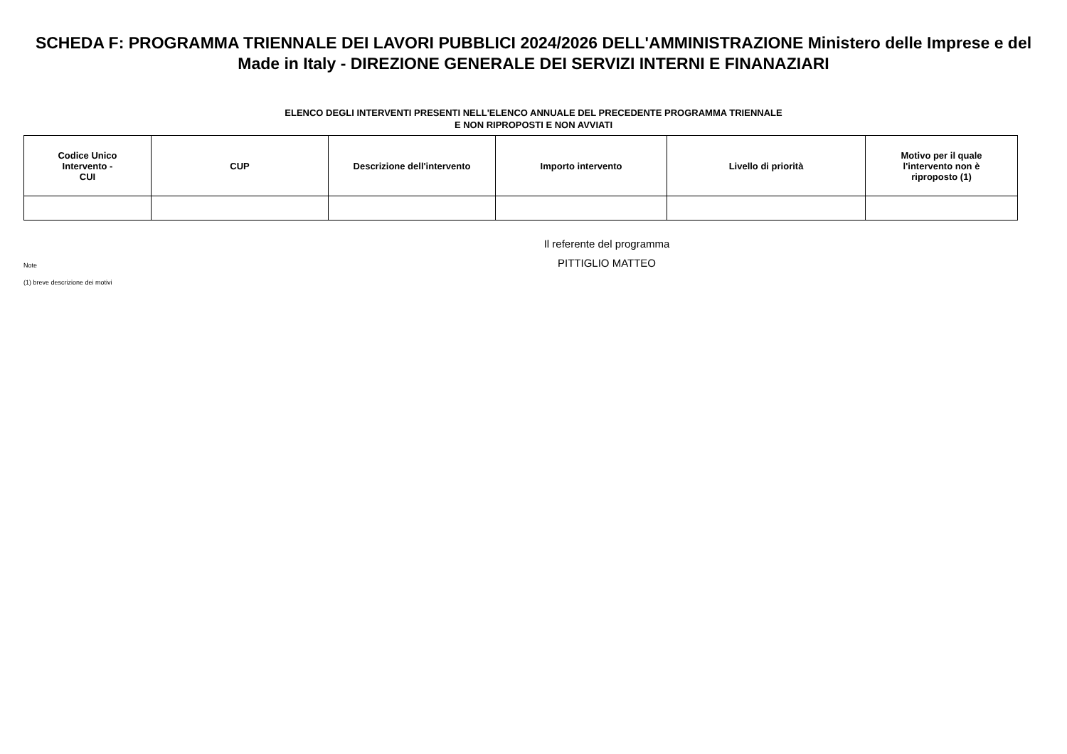SCHEDA F: PROGRAMMA TRIENNALE DEI LAVORI PUBBLICI 2024/2026 DELL'AMMINISTRAZIONE Ministero delle Imprese e del Made in Italy - DIREZIONE GENERALE DEI SERVIZI INTERNI E FINANAZIARI
ELENCO DEGLI INTERVENTI PRESENTI NELL'ELENCO ANNUALE DEL PRECEDENTE PROGRAMMA TRIENNALE
E NON RIPROPOSTI E NON AVVIATI
| Codice Unico Intervento - CUI | CUP | Descrizione dell'intervento | Importo intervento | Livello di priorità | Motivo per il quale l'intervento non è riproposto (1) |
| --- | --- | --- | --- | --- | --- |
Note
(1) breve descrizione dei motivi
Il referente del programma
PITTIGLIO MATTEO